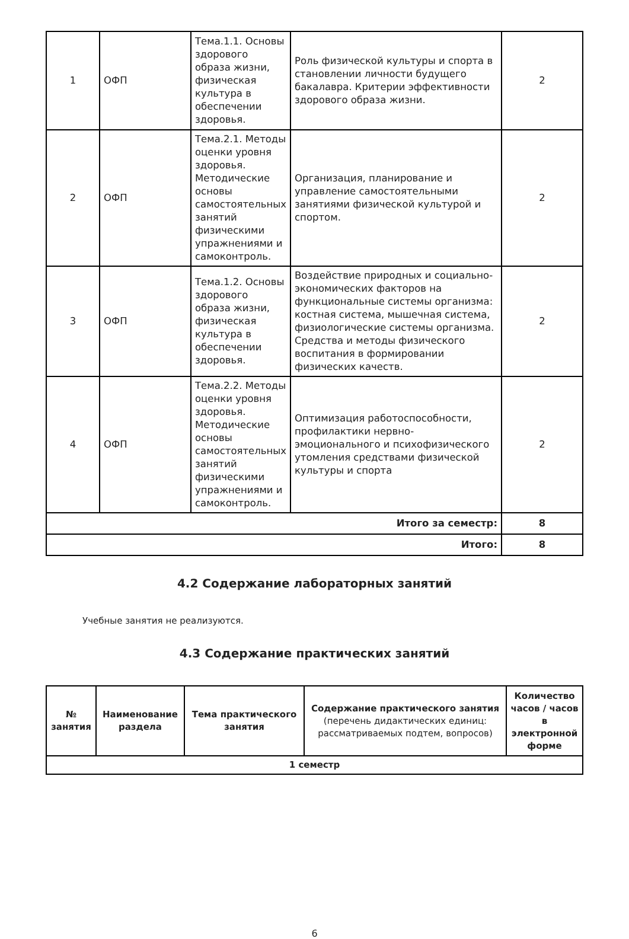| 1 | ОФП | Тема.1.1. Основы здорового образа жизни, физическая культура в обеспечении здоровья. | Роль физической культуры и спорта в становлении личности будущего бакалавра. Критерии эффективности здорового образа жизни. | 2 |
| 2 | ОФП | Тема.2.1. Методы оценки уровня здоровья. Методические основы самостоятельных занятий физическими упражнениями и самоконтроль. | Организация, планирование и управление самостоятельными занятиями физической культурой и спортом. | 2 |
| 3 | ОФП | Тема.1.2. Основы здорового образа жизни, физическая культура в обеспечении здоровья. | Воздействие природных и социально-экономических факторов на функциональные системы организма: костная система, мышечная система, физиологические системы организма. Средства и методы физического воспитания в формировании физических качеств. | 2 |
| 4 | ОФП | Тема.2.2. Методы оценки уровня здоровья. Методические основы самостоятельных занятий физическими упражнениями и самоконтроль. | Оптимизация работоспособности, профилактики нервно-эмоционального и психофизического утомления средствами физической культуры и спорта | 2 |
| Итого за семестр: | | | | 8 |
| Итого: | | | | 8 |
4.2 Содержание лабораторных занятий
Учебные занятия не реализуются.
4.3 Содержание практических занятий
| № занятия | Наименование раздела | Тема практического занятия | Содержание практического занятия (перечень дидактических единиц: рассматриваемых подтем, вопросов) | Количество часов / часов в электронной форме |
| --- | --- | --- | --- | --- |
| 1 семестр | | | | |
6